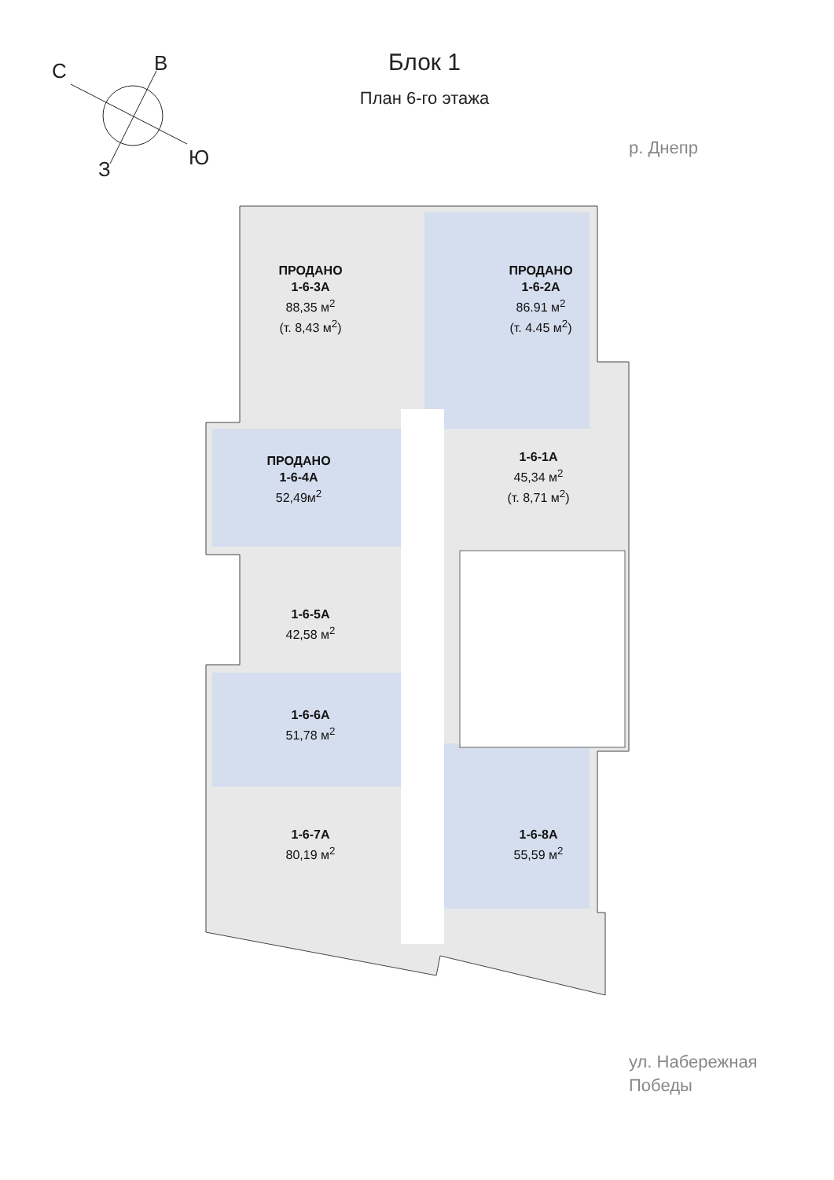Блок 1
План 6-го этажа
С В
З Ю р. Днепр
ПРОДАНО
1-6-3А
88,35 м<sup>2</sup>
(т. 8,43 м<sup>2</sup>)
ПРОДАНО
1-6-2А
86.91 м<sup>2</sup>
(т. 4.45 м<sup>2</sup>)
ПРОДАНО
1-6-4А
52,49м<sup>2</sup>
1-6-1А
45,34 м<sup>2</sup>
(т. 8,71 м<sup>2</sup>)
1-6-5А
42,58 м<sup>2</sup>
1-6-6А
51,78 м<sup>2</sup>
1-6-7А
80,19 м<sup>2</sup>
1-6-8А
55,59 м<sup>2</sup>
ул. Набережная
Победы